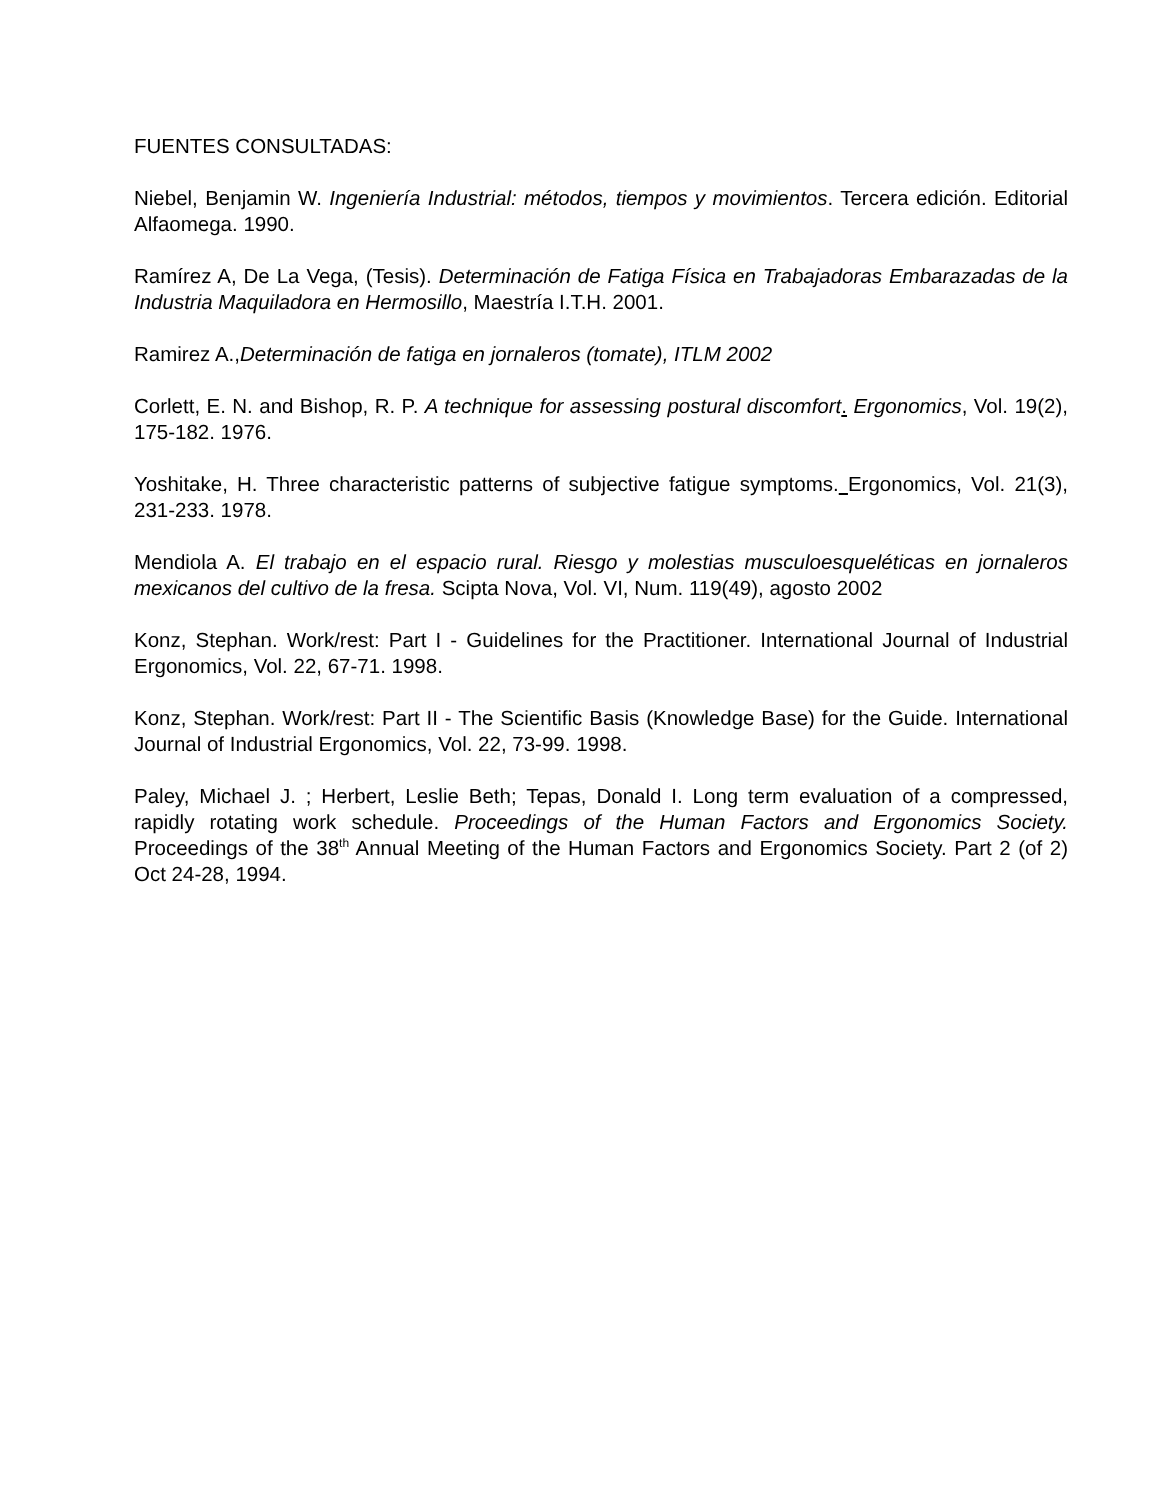FUENTES CONSULTADAS:
Niebel, Benjamin W. Ingeniería Industrial: métodos, tiempos y movimientos. Tercera edición. Editorial Alfaomega. 1990.
Ramírez A, De La Vega, (Tesis). Determinación de Fatiga Física en Trabajadoras Embarazadas de la Industria Maquiladora en Hermosillo, Maestría I.T.H. 2001.
Ramirez A.,Determinación de fatiga en jornaleros (tomate), ITLM 2002
Corlett, E. N. and Bishop, R. P. A technique for assessing postural discomfort. Ergonomics, Vol. 19(2), 175-182. 1976.
Yoshitake, H. Three characteristic patterns of subjective fatigue symptoms. Ergonomics, Vol. 21(3), 231-233. 1978.
Mendiola A. El trabajo en el espacio rural. Riesgo y molestias musculoesqueléticas en jornaleros mexicanos del cultivo de la fresa. Scipta Nova, Vol. VI, Num. 119(49), agosto 2002
Konz, Stephan. Work/rest: Part I - Guidelines for the Practitioner. International Journal of Industrial Ergonomics, Vol. 22, 67-71. 1998.
Konz, Stephan. Work/rest: Part II - The Scientific Basis (Knowledge Base) for the Guide. International Journal of Industrial Ergonomics, Vol. 22, 73-99. 1998.
Paley, Michael J. ; Herbert, Leslie Beth; Tepas, Donald I. Long term evaluation of a compressed, rapidly rotating work schedule. Proceedings of the Human Factors and Ergonomics Society. Proceedings of the 38<sup>th</sup> Annual Meeting of the Human Factors and Ergonomics Society. Part 2 (of 2) Oct 24-28, 1994.